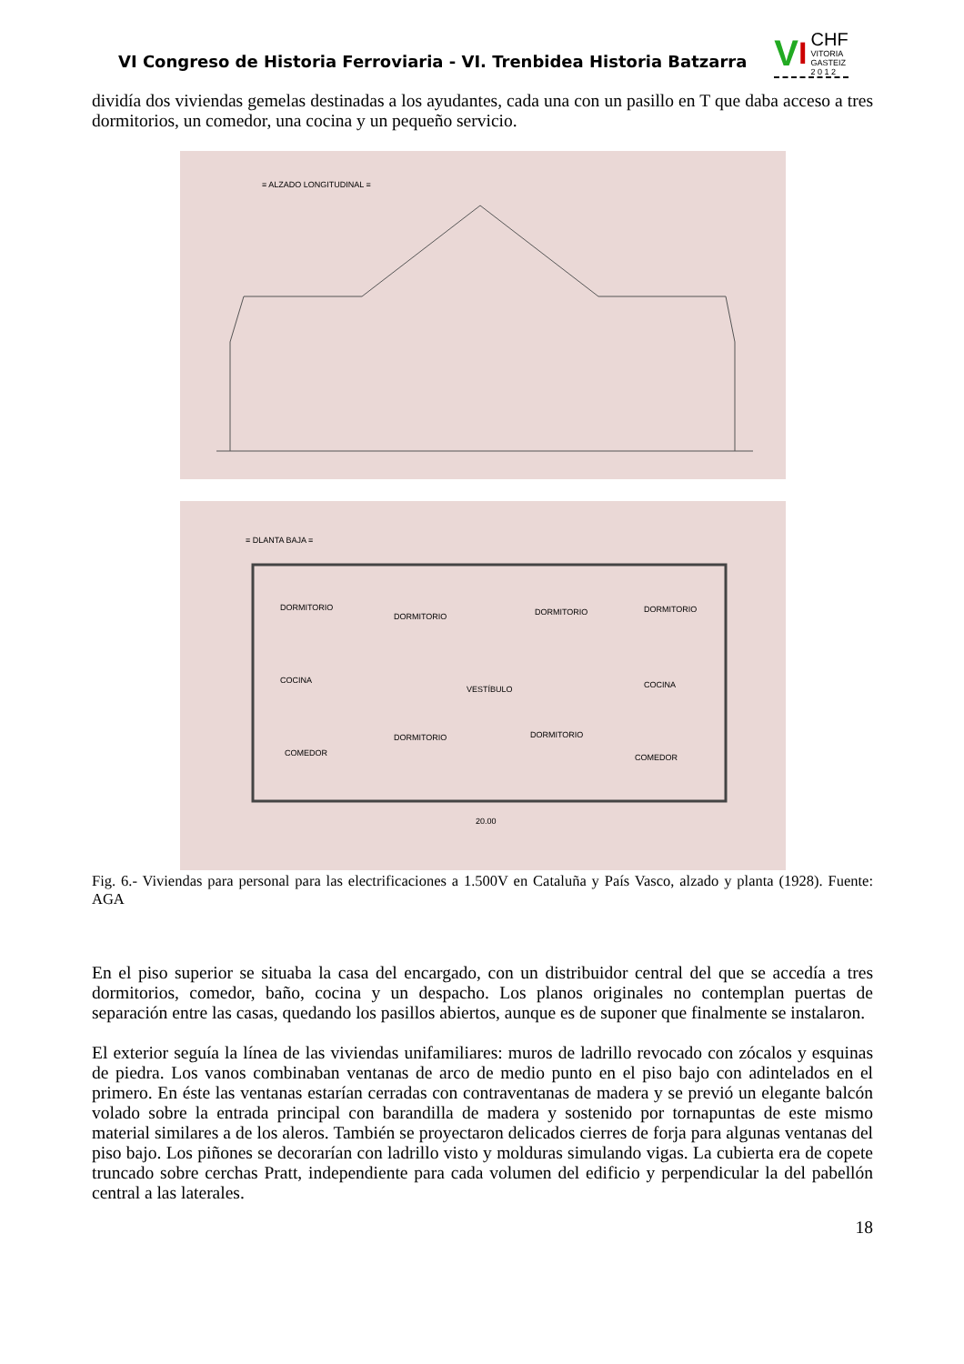VI Congreso de Historia Ferroviaria - VI. Trenbidea Historia Batzarra
V I CHF
VITORIA
GASTEIZ
2 0 1 2
dividía dos viviendas gemelas destinadas a los ayudantes, cada una con un pasillo en T que daba acceso a tres dormitorios, un comedor, una cocina y un pequeño servicio.
≡ ALZADO LONGITUDINAL ≡
≡ DLANTA BAJA ≡
DORMITORIO
DORMITORIO
DORMITORIO
DORMITORIO
COCINA
VESTÍBULO
COCINA
DORMITORIO
DORMITORIO
COMEDOR
COMEDOR
20.00
Fig. 6.- Viviendas para personal para las electrificaciones a 1.500V en Cataluña y País Vasco, alzado y planta (1928). Fuente: AGA
En el piso superior se situaba la casa del encargado, con un distribuidor central del que se accedía a tres dormitorios, comedor, baño, cocina y un despacho. Los planos originales no contemplan puertas de separación entre las casas, quedando los pasillos abiertos, aunque es de suponer que finalmente se instalaron.
El exterior seguía la línea de las viviendas unifamiliares: muros de ladrillo revocado con zócalos y esquinas de piedra. Los vanos combinaban ventanas de arco de medio punto en el piso bajo con adintelados en el primero. En éste las ventanas estarían cerradas con contraventanas de madera y se previó un elegante balcón volado sobre la entrada principal con barandilla de madera y sostenido por tornapuntas de este mismo material similares a de los aleros. También se proyectaron delicados cierres de forja para algunas ventanas del piso bajo. Los piñones se decorarían con ladrillo visto y molduras simulando vigas. La cubierta era de copete truncado sobre cerchas Pratt, independiente para cada volumen del edificio y perpendicular la del pabellón central a las laterales.
18